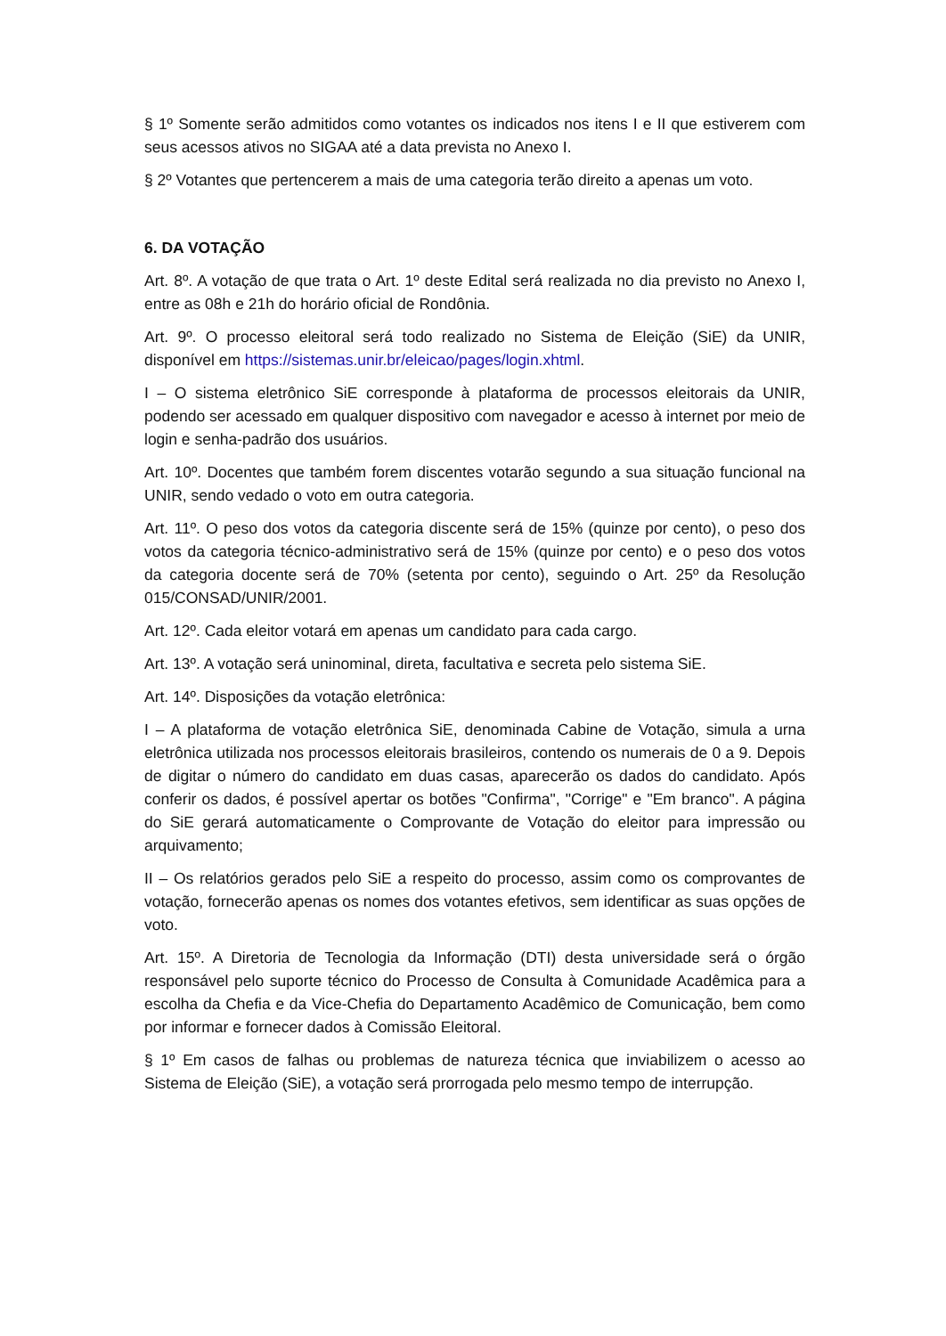§ 1º Somente serão admitidos como votantes os indicados nos itens I e II que estiverem com seus acessos ativos no SIGAA até a data prevista no Anexo I.
§ 2º Votantes que pertencerem a mais de uma categoria terão direito a apenas um voto.
6. DA VOTAÇÃO
Art. 8º. A votação de que trata o Art. 1º deste Edital será realizada no dia previsto no Anexo I, entre as 08h e 21h do horário oficial de Rondônia.
Art. 9º. O processo eleitoral será todo realizado no Sistema de Eleição (SiE) da UNIR, disponível em https://sistemas.unir.br/eleicao/pages/login.xhtml.
I – O sistema eletrônico SiE corresponde à plataforma de processos eleitorais da UNIR, podendo ser acessado em qualquer dispositivo com navegador e acesso à internet por meio de login e senha-padrão dos usuários.
Art. 10º. Docentes que também forem discentes votarão segundo a sua situação funcional na UNIR, sendo vedado o voto em outra categoria.
Art. 11º. O peso dos votos da categoria discente será de 15% (quinze por cento), o peso dos votos da categoria técnico-administrativo será de 15% (quinze por cento) e o peso dos votos da categoria docente será de 70% (setenta por cento), seguindo o Art. 25º da Resolução 015/CONSAD/UNIR/2001.
Art. 12º. Cada eleitor votará em apenas um candidato para cada cargo.
Art. 13º. A votação será uninominal, direta, facultativa e secreta pelo sistema SiE.
Art. 14º. Disposições da votação eletrônica:
I – A plataforma de votação eletrônica SiE, denominada Cabine de Votação, simula a urna eletrônica utilizada nos processos eleitorais brasileiros, contendo os numerais de 0 a 9. Depois de digitar o número do candidato em duas casas, aparecerão os dados do candidato. Após conferir os dados, é possível apertar os botões "Confirma", "Corrige" e "Em branco". A página do SiE gerará automaticamente o Comprovante de Votação do eleitor para impressão ou arquivamento;
II – Os relatórios gerados pelo SiE a respeito do processo, assim como os comprovantes de votação, fornecerão apenas os nomes dos votantes efetivos, sem identificar as suas opções de voto.
Art. 15º. A Diretoria de Tecnologia da Informação (DTI) desta universidade será o órgão responsável pelo suporte técnico do Processo de Consulta à Comunidade Acadêmica para a escolha da Chefia e da Vice-Chefia do Departamento Acadêmico de Comunicação, bem como por informar e fornecer dados à Comissão Eleitoral.
§ 1º Em casos de falhas ou problemas de natureza técnica que inviabilizem o acesso ao Sistema de Eleição (SiE), a votação será prorrogada pelo mesmo tempo de interrupção.